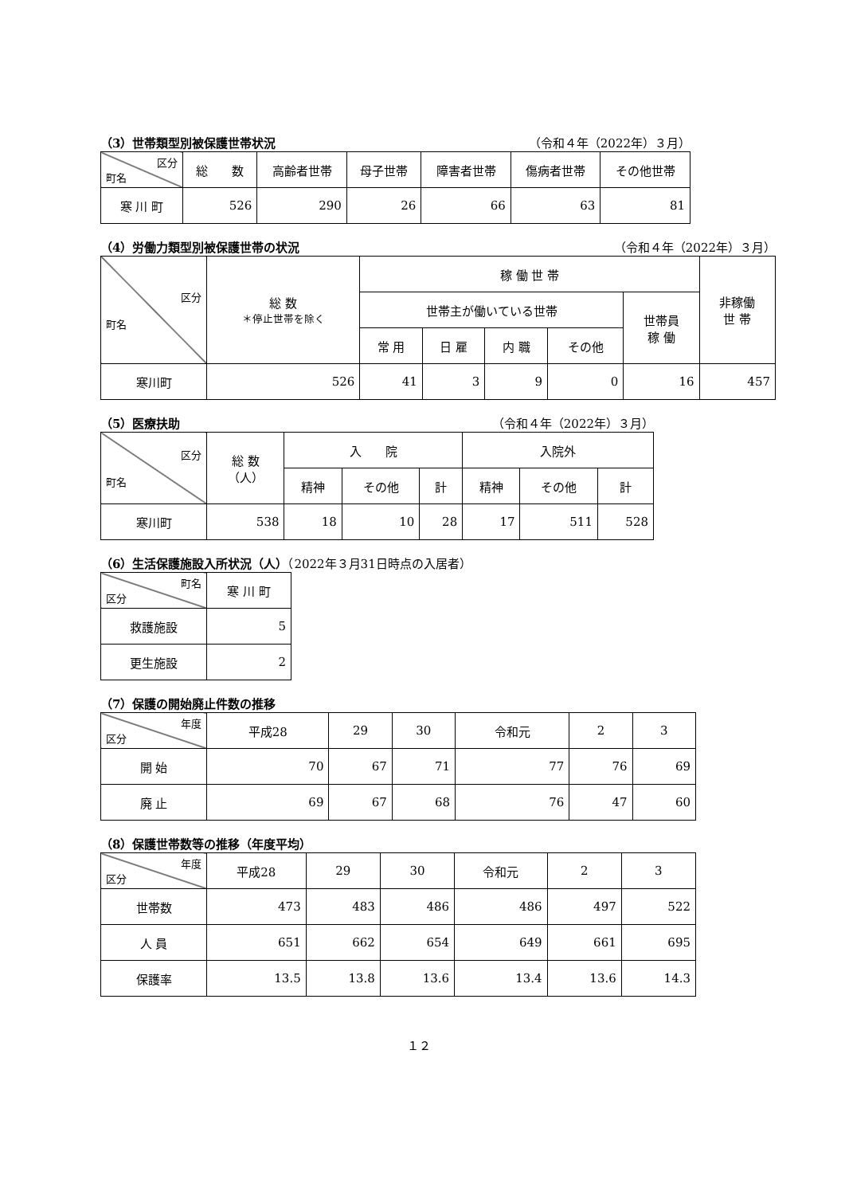（3）世帯類型別被保護世帯状況 （令和４年（2022年）３月）
| 区分 町名 | 総 数 | 高齢者世帯 | 母子世帯 | 障害者世帯 | 傷病者世帯 | その他世帯 |
| --- | --- | --- | --- | --- | --- | --- |
| 寒 川 町 | 526 | 290 | 26 | 66 | 63 | 81 |
（4）労働力類型別被保護世帯の状況 （令和４年（2022年）３月）
| 区分 町名 | 総 数 ＊停止世帯を除く | 稼 働 世 帯 | | | | | 非稼働 世 帯 |
| --- | --- | --- | --- | --- | --- | --- | --- |
| | | 世帯主が働いている世帯 | | | | 世帯員 稼 働 | |
| | | 常 用 | 日 雇 | 内 職 | その他 | | |
| 寒川町 | 526 | 41 | 3 | 9 | 0 | 16 | 457 |
（5）医療扶助 （令和４年（2022年）３月）
| 区分 町名 | 総 数 （人） | 入 院 | | | 入院外 | | |
| --- | --- | --- | --- | --- | --- | --- | --- |
| | | 精神 | その他 | 計 | 精神 | その他 | 計 |
| 寒川町 | 538 | 18 | 10 | 28 | 17 | 511 | 528 |
（6）生活保護施設入所状況（人）（2022年３月31日時点の入居者）
| 町名 区分 | 寒 川 町 |
| --- | --- |
| 救護施設 | 5 |
| 更生施設 | 2 |
（7）保護の開始廃止件数の推移
| 年度 区分 | 平成28 | 29 | 30 | 令和元 | 2 | 3 |
| --- | --- | --- | --- | --- | --- | --- |
| 開 始 | 70 | 67 | 71 | 77 | 76 | 69 |
| 廃 止 | 69 | 67 | 68 | 76 | 47 | 60 |
（8）保護世帯数等の推移（年度平均）
| 年度 区分 | 平成28 | 29 | 30 | 令和元 | 2 | 3 |
| --- | --- | --- | --- | --- | --- | --- |
| 世帯数 | 473 | 483 | 486 | 486 | 497 | 522 |
| 人 員 | 651 | 662 | 654 | 649 | 661 | 695 |
| 保護率 | 13.5 | 13.8 | 13.6 | 13.4 | 13.6 | 14.3 |
１２